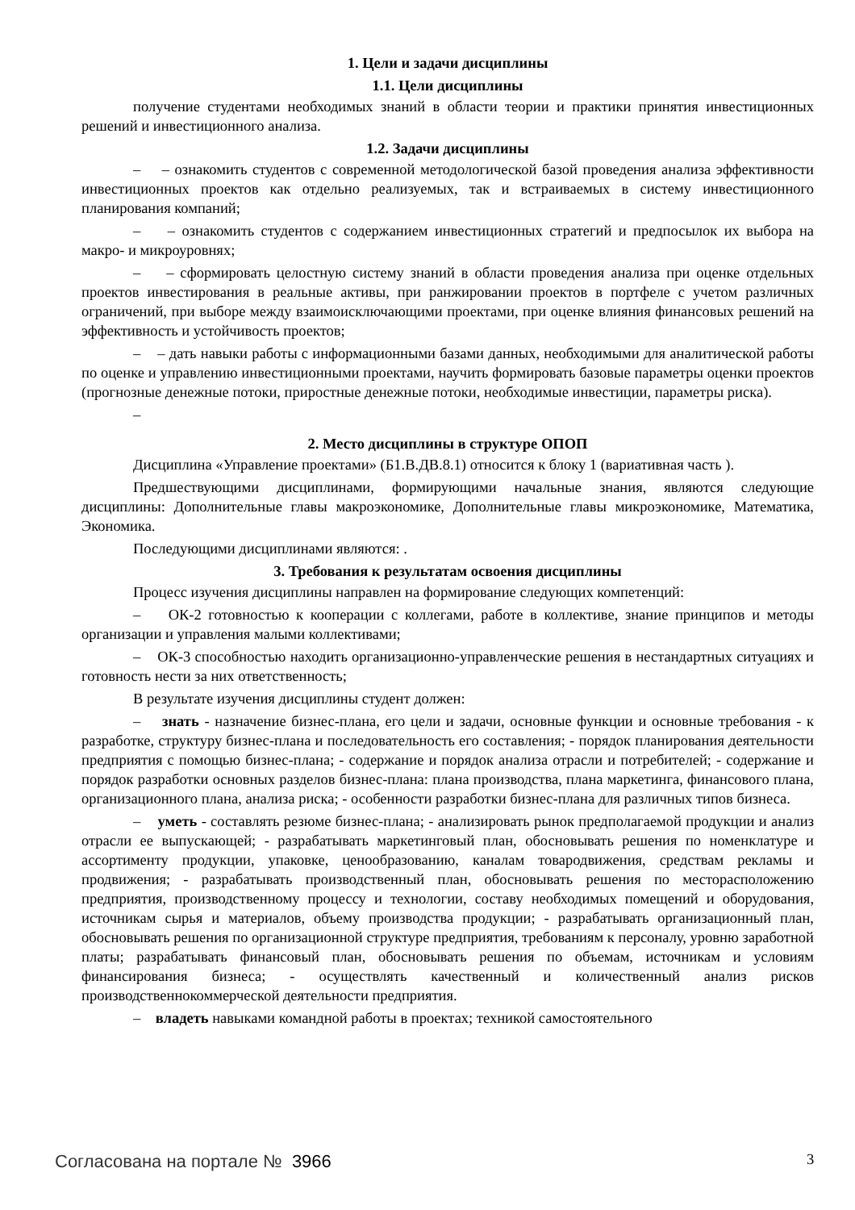1. Цели и задачи дисциплины
1.1. Цели дисциплины
получение студентами необходимых знаний в области теории и практики принятия инвестиционных решений и инвестиционного анализа.
1.2. Задачи дисциплины
– – ознакомить студентов с современной методологической базой проведения анализа эффективности инвестиционных проектов как отдельно реализуемых, так и встраиваемых в систему инвестиционного планирования компаний;
– – ознакомить студентов с содержанием инвестиционных стратегий и предпосылок их выбора на макро- и микроуровнях;
– – сформировать целостную систему знаний в области проведения анализа при оценке отдельных проектов инвестирования в реальные активы, при ранжировании проектов в портфеле с учетом различных ограничений, при выборе между взаимоисключающими проектами, при оценке влияния финансовых решений на эффективность и устойчивость проектов;
– – дать навыки работы с информационными базами данных, необходимыми для аналитической работы по оценке и управлению инвестиционными проектами, научить формировать базовые параметры оценки проектов (прогнозные денежные потоки, приростные денежные потоки, необходимые инвестиции, параметры риска).
–
2. Место дисциплины в структуре ОПОП
Дисциплина «Управление проектами» (Б1.В.ДВ.8.1) относится к блоку 1 (вариативная часть ).
Предшествующими дисциплинами, формирующими начальные знания, являются следующие дисциплины: Дополнительные главы макроэкономике, Дополнительные главы микроэкономике, Математика, Экономика.
Последующими дисциплинами являются: .
3. Требования к результатам освоения дисциплины
Процесс изучения дисциплины направлен на формирование следующих компетенций:
– ОК-2 готовностью к кооперации с коллегами, работе в коллективе, знание принципов и методы организации и управления малыми коллективами;
– ОК-3 способностью находить организационно-управленческие решения в нестандартных ситуациях и готовность нести за них ответственность;
В результате изучения дисциплины студент должен:
– знать - назначение бизнес-плана, его цели и задачи, основные функции и основные требования - к разработке, структуру бизнес-плана и последовательность его составления; - порядок планирования деятельности предприятия с помощью бизнес-плана; - содержание и порядок анализа отрасли и потребителей; - содержание и порядок разработки основных разделов бизнес-плана: плана производства, плана маркетинга, финансового плана, организационного плана, анализа риска; - особенности разработки бизнес-плана для различных типов бизнеса.
– уметь - составлять резюме бизнес-плана; - анализировать рынок предполагаемой продукции и анализ отрасли ее выпускающей; - разрабатывать маркетинговый план, обосновывать решения по номенклатуре и ассортименту продукции, упаковке, ценообразованию, каналам товародвижения, средствам рекламы и продвижения; - разрабатывать производственный план, обосновывать решения по месторасположению предприятия, производственному процессу и технологии, составу необходимых помещений и оборудования, источникам сырья и материалов, объему производства продукции; - разрабатывать организационный план, обосновывать решения по организационной структуре предприятия, требованиям к персоналу, уровню заработной платы; разрабатывать финансовый план, обосновывать решения по объемам, источникам и условиям финансирования бизнеса; - осуществлять качественный и количественный анализ рисков производственнокоммерческой деятельности предприятия.
– владеть навыками командной работы в проектах; техникой самостоятельного
Согласована на портале № 3966 3